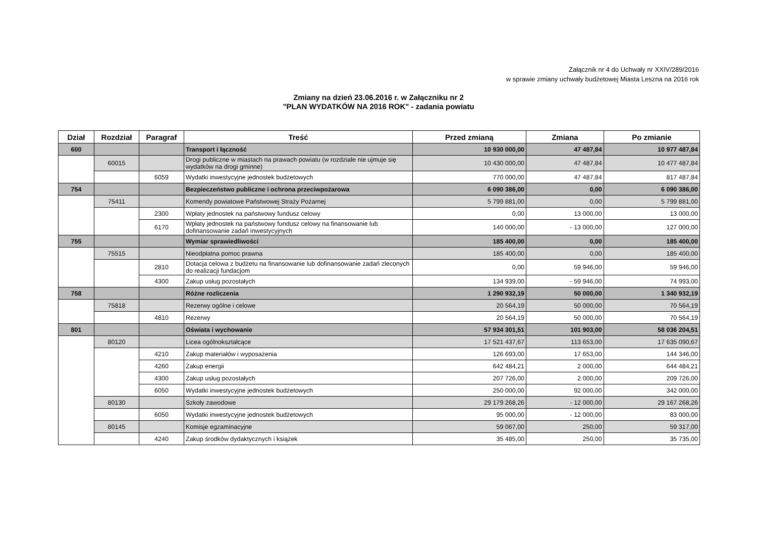Załącznik nr 4 do Uchwały nr XXIV/289/2016
w sprawie zmiany uchwały budżetowej Miasta Leszna na 2016 rok
Zmiany na dzień 23.06.2016 r. w Załączniku nr 2
"PLAN WYDATKÓW NA 2016 ROK" - zadania powiatu
| Dział | Rozdział | Paragraf | Treść | Przed zmianą | Zmiana | Po zmianie |
| --- | --- | --- | --- | --- | --- | --- |
| 600 | | | Transport i łączność | 10 930 000,00 | 47 487,84 | 10 977 487,84 |
| | 60015 | | Drogi publiczne w miastach na prawach powiatu (w rozdziale nie ujmuje się wydatków na drogi gminne) | 10 430 000,00 | 47 487,84 | 10 477 487,84 |
| | | 6059 | Wydatki inwestycyjne jednostek budżetowych | 770 000,00 | 47 487,84 | 817 487,84 |
| 754 | | | Bezpieczeństwo publiczne i ochrona przeciwpożarowa | 6 090 386,00 | 0,00 | 6 090 386,00 |
| | 75411 | | Komendy powiatowe Państwowej Straży Pożarnej | 5 799 881,00 | 0,00 | 5 799 881,00 |
| | | 2300 | Wpłaty jednostek na państwowy fundusz celowy | 0,00 | 13 000,00 | 13 000,00 |
| | | 6170 | Wpłaty jednostek na państwowy fundusz celowy na finansowanie lub dofinansowanie zadań inwestycyjnych | 140 000,00 | - 13 000,00 | 127 000,00 |
| 755 | | | Wymiar sprawiedliwości | 185 400,00 | 0,00 | 185 400,00 |
| | 75515 | | Nieodpłatna pomoc prawna | 185 400,00 | 0,00 | 185 400,00 |
| | | 2810 | Dotacja celowa z budżetu na finansowanie lub dofinansowanie zadań zleconych do realizacji fundacjom | 0,00 | 59 946,00 | 59 946,00 |
| | | 4300 | Zakup usług pozostałych | 134 939,00 | - 59 946,00 | 74 993,00 |
| 758 | | | Różne rozliczenia | 1 290 932,19 | 50 000,00 | 1 340 932,19 |
| | 75818 | | Rezerwy ogólne i celowe | 20 564,19 | 50 000,00 | 70 564,19 |
| | | 4810 | Rezerwy | 20 564,19 | 50 000,00 | 70 564,19 |
| 801 | | | Oświata i wychowanie | 57 934 301,51 | 101 903,00 | 58 036 204,51 |
| | 80120 | | Licea ogólnokształcące | 17 521 437,67 | 113 653,00 | 17 635 090,67 |
| | | 4210 | Zakup materiałów i wyposażenia | 126 693,00 | 17 653,00 | 144 346,00 |
| | | 4260 | Zakup energii | 642 484,21 | 2 000,00 | 644 484,21 |
| | | 4300 | Zakup usług pozostałych | 207 726,00 | 2 000,00 | 209 726,00 |
| | | 6050 | Wydatki inwestycyjne jednostek budżetowych | 250 000,00 | 92 000,00 | 342 000,00 |
| | 80130 | | Szkoły zawodowe | 29 179 268,26 | - 12 000,00 | 29 167 268,26 |
| | | 6050 | Wydatki inwestycyjne jednostek budżetowych | 95 000,00 | - 12 000,00 | 83 000,00 |
| | 80145 | | Komisje egzaminacyjne | 59 067,00 | 250,00 | 59 317,00 |
| | | 4240 | Zakup środków dydaktycznych i książek | 35 485,00 | 250,00 | 35 735,00 |